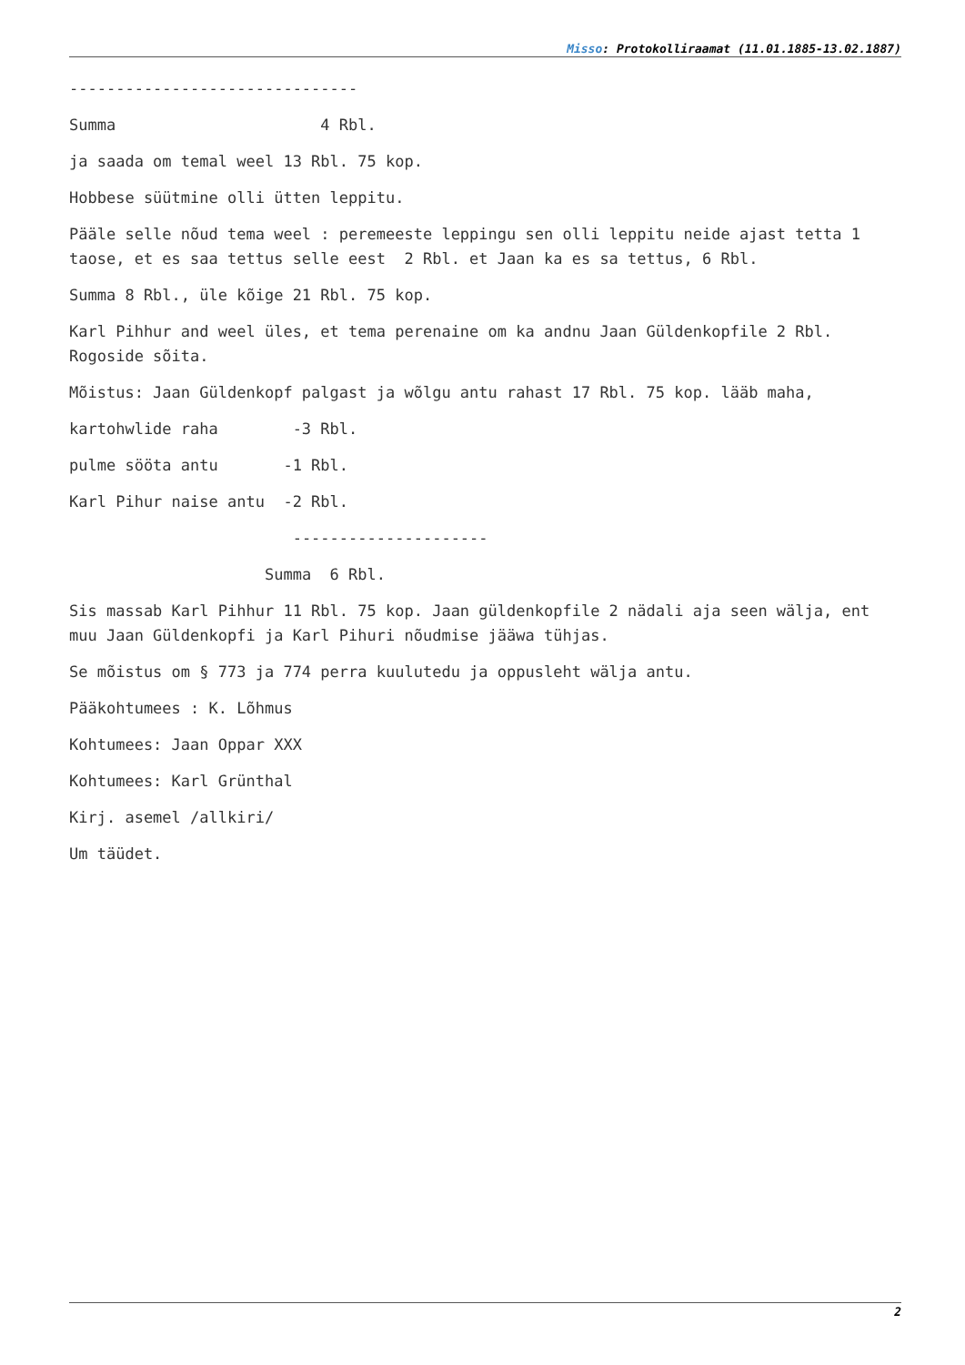Misso: Protokolliraamat (11.01.1885-13.02.1887)
-------------------------------
Summa 4 Rbl.
ja saada om temal weel 13 Rbl. 75 kop.
Hobbese süütmine olli ütten leppitu.
Pääle selle nõud tema weel : peremeeste leppingu sen olli leppitu neide ajast tetta 1 taose, et es saa tettus selle eest 2 Rbl. et Jaan ka es sa tettus, 6 Rbl.
Summa 8 Rbl., üle kõige 21 Rbl. 75 kop.
Karl Pihhur and weel üles, et tema perenaine om ka andnu Jaan Güldenkopfile 2 Rbl. Rogoside sõita.
Mõistus: Jaan Güldenkopf palgast ja wõlgu antu rahast 17 Rbl. 75 kop. lääb maha,
kartohwlide raha -3 Rbl.
pulme sööta antu -1 Rbl.
Karl Pihur naise antu -2 Rbl.
---------------------
Summa 6 Rbl.
Sis massab Karl Pihhur 11 Rbl. 75 kop. Jaan güldenkopfile 2 nädali aja seen wälja, ent muu Jaan Güldenkopfi ja Karl Pihuri nõudmise jääwa tühjas.
Se mõistus om § 773 ja 774 perra kuulutedu ja oppusleht wälja antu.
Pääkohtumees : K. Lõhmus
Kohtumees: Jaan Oppar XXX
Kohtumees: Karl Grünthal
Kirj. asemel /allkiri/
Um täüdet.
2